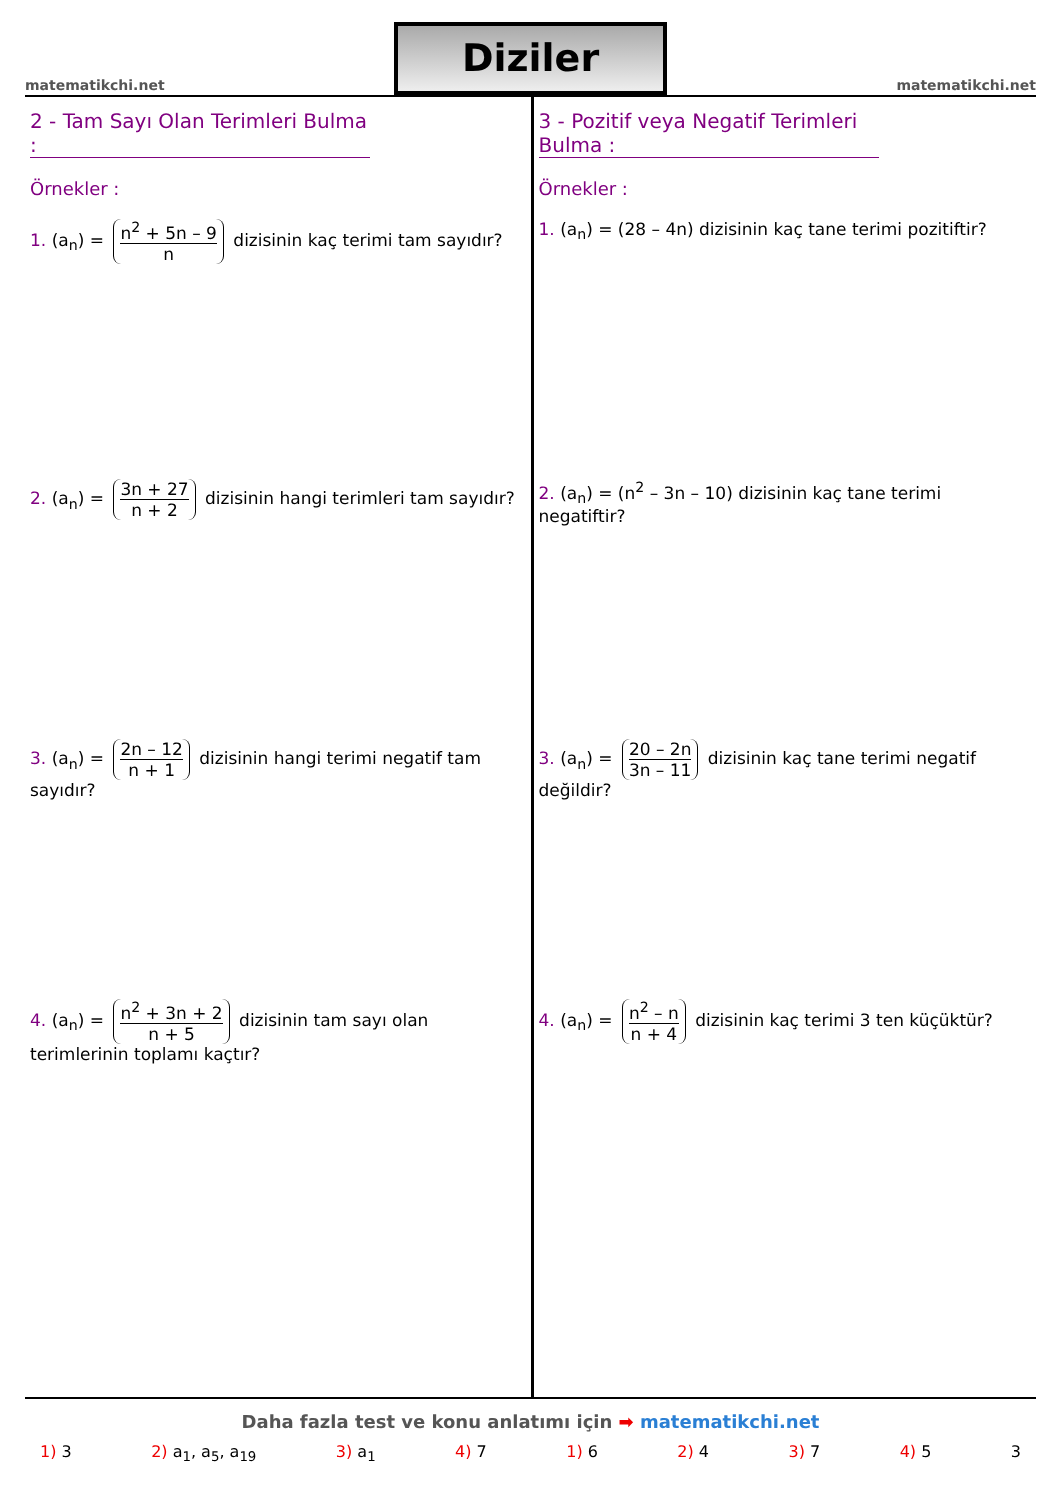matematikchi.net
Diziler
matematikchi.net
2 - Tam Sayı Olan Terimleri Bulma :
Örnekler :
1. (a<sub>n</sub>) = n<sup>2</sup> + 5n – 9 n dizisinin kaç terimi tam sayıdır?
2. (a<sub>n</sub>) = 3n + 27 n + 2 dizisinin hangi terimleri tam sayıdır?
3. (a<sub>n</sub>) = 2n – 12 n + 1 dizisinin hangi terimi negatif tam sayıdır?
4. (a<sub>n</sub>) = n<sup>2</sup> + 3n + 2 n + 5 dizisinin tam sayı olan terimlerinin toplamı kaçtır?
3 - Pozitif veya Negatif Terimleri Bulma :
Örnekler :
1. (a<sub>n</sub>) = (28 – 4n) dizisinin kaç tane terimi pozitiftir?
2. (a<sub>n</sub>) = (n<sup>2</sup> – 3n – 10) dizisinin kaç tane terimi negatiftir?
3. (a<sub>n</sub>) = 20 – 2n 3n – 11 dizisinin kaç tane terimi negatif değildir?
4. (a<sub>n</sub>) = n<sup>2</sup> – n n + 4 dizisinin kaç terimi 3 ten küçüktür?
Daha fazla test ve konu anlatımı için ➡ matematikchi.net
1) 3 2) a<sub>1</sub>, a<sub>5</sub>, a<sub>19</sub> 3) a<sub>1</sub> 4) 7 1) 6 2) 4 3) 7 4) 5 3